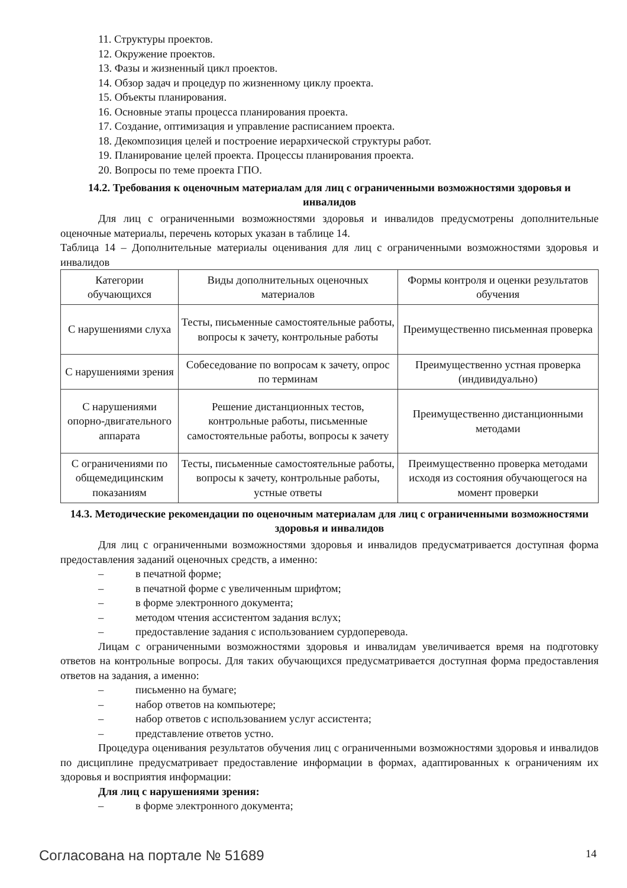11. Структуры проектов.
12. Окружение проектов.
13. Фазы и жизненный цикл проектов.
14. Обзор задач и процедур по жизненному циклу проекта.
15. Объекты планирования.
16. Основные этапы процесса планирования проекта.
17. Создание, оптимизация и управление расписанием проекта.
18. Декомпозиция целей и построение иерархической структуры работ.
19. Планирование целей проекта. Процессы планирования проекта.
20. Вопросы по теме проекта ГПО.
14.2. Требования к оценочным материалам для лиц с ограниченными возможностями здоровья и инвалидов
Для лиц с ограниченными возможностями здоровья и инвалидов предусмотрены дополнительные оценочные материалы, перечень которых указан в таблице 14.
Таблица 14 – Дополнительные материалы оценивания для лиц с ограниченными возможностями здоровья и инвалидов
| Категории обучающихся | Виды дополнительных оценочных материалов | Формы контроля и оценки результатов обучения |
| С нарушениями слуха | Тесты, письменные самостоятельные работы, вопросы к зачету, контрольные работы | Преимущественно письменная проверка |
| С нарушениями зрения | Собеседование по вопросам к зачету, опрос по терминам | Преимущественно устная проверка (индивидуально) |
| С нарушениями опорно-двигательного аппарата | Решение дистанционных тестов, контрольные работы, письменные самостоятельные работы, вопросы к зачету | Преимущественно дистанционными методами |
| С ограничениями по общемедицинским показаниям | Тесты, письменные самостоятельные работы, вопросы к зачету, контрольные работы, устные ответы | Преимущественно проверка методами исходя из состояния обучающегося на момент проверки |
14.3. Методические рекомендации по оценочным материалам для лиц с ограниченными возможностями здоровья и инвалидов
Для лиц с ограниченными возможностями здоровья и инвалидов предусматривается доступная форма предоставления заданий оценочных средств, а именно:
– в печатной форме;
– в печатной форме с увеличенным шрифтом;
– в форме электронного документа;
– методом чтения ассистентом задания вслух;
– предоставление задания с использованием сурдоперевода.
Лицам с ограниченными возможностями здоровья и инвалидам увеличивается время на подготовку ответов на контрольные вопросы. Для таких обучающихся предусматривается доступная форма предоставления ответов на задания, а именно:
– письменно на бумаге;
– набор ответов на компьютере;
– набор ответов с использованием услуг ассистента;
– представление ответов устно.
Процедура оценивания результатов обучения лиц с ограниченными возможностями здоровья и инвалидов по дисциплине предусматривает предоставление информации в формах, адаптированных к ограничениям их здоровья и восприятия информации:
Для лиц с нарушениями зрения:
– в форме электронного документа;
Согласована на портале № 51689 14